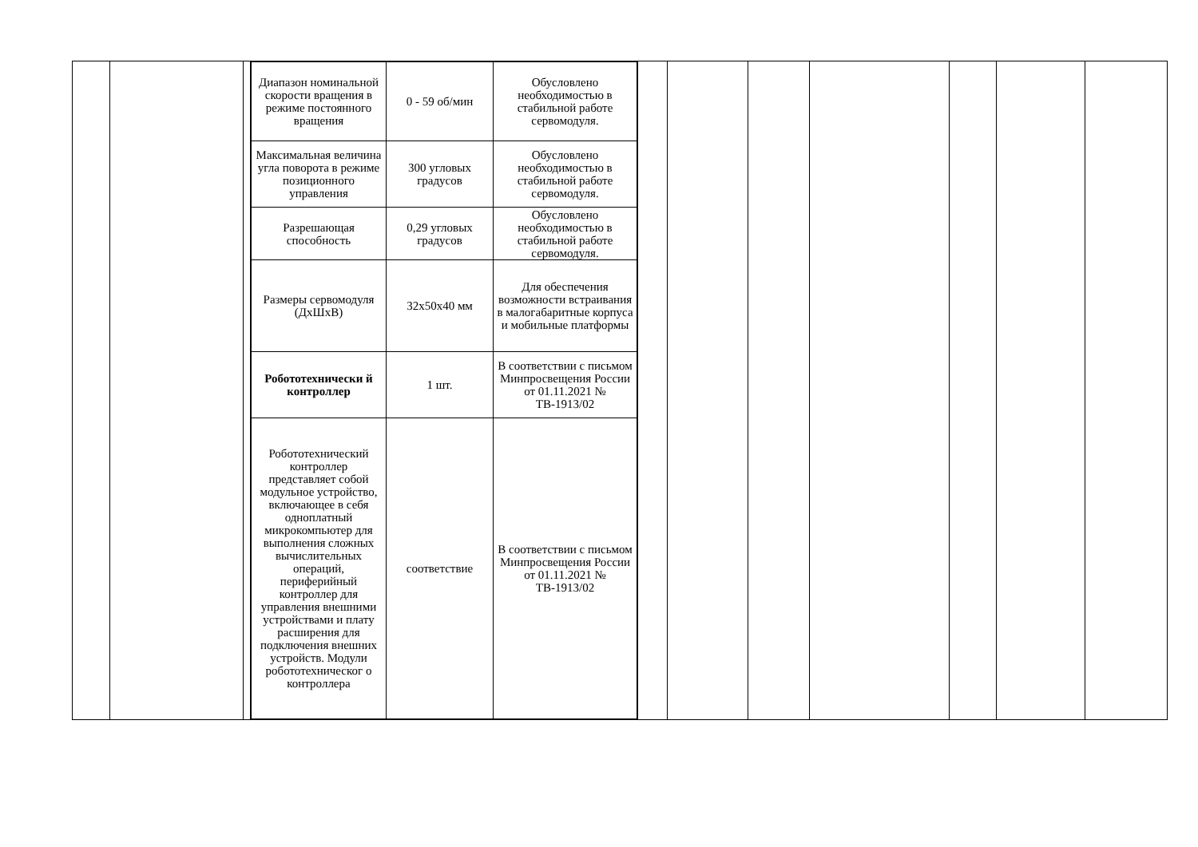| | | | / Диапазон номинальной скорости вращения в режиме постоянного вращения / 0 - 59 об/мин / Обусловлено необходимостью в стабильной работе сервомодуля. / / Максимальная величина угла поворота в режиме позиционного управления / 300 угловых градусов / Обусловлено необходимостью в стабильной работе сервомодуля. / / Разрешающая способность / 0,29 угловых градусов / Обусловлено необходимостью в стабильной работе сервомодуля. / / Размеры сервомодуля (ДхШхВ) / 32x50x40 мм / Для обеспечения возможности встраивания в малогабаритные корпуса и мобильные платформы / / Робототехнически й контроллер / 1 шт. / В соответствии с письмом Минпросвещения России от 01.11.2021 № ТВ-1913/02 / / Робототехнический контроллер представляет собой модульное устройство, включающее в себя одноплатный микрокомпьютер для выполнения сложных вычислительных операций, периферийный контроллер для управления внешними устройствами и плату расширения для подключения внешних устройств. Модули робототехническог о контроллера / соответствие / В соответствии с письмом Минпросвещения России от 01.11.2021 № ТВ-1913/02 / | | | | | | | |